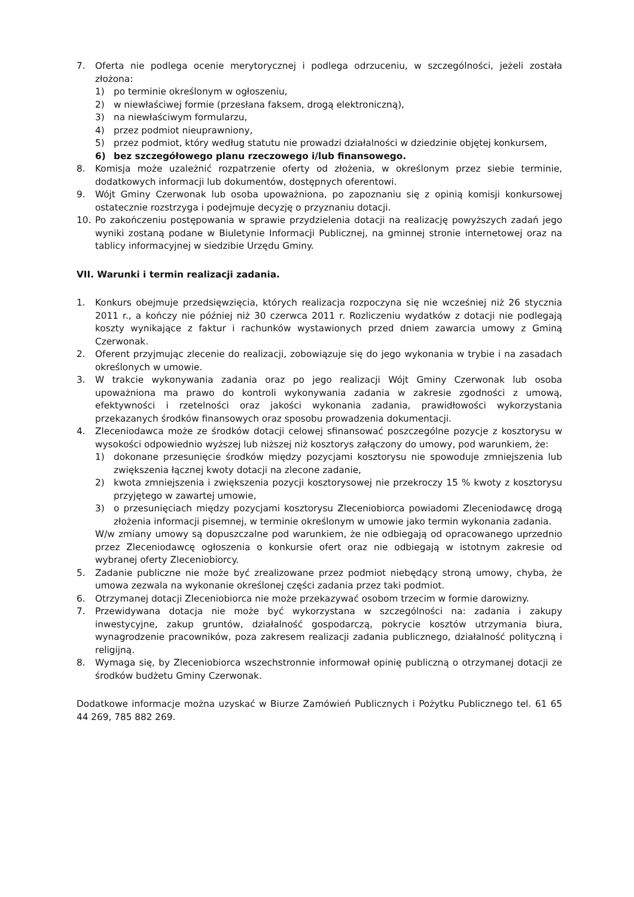7. Oferta nie podlega ocenie merytorycznej i podlega odrzuceniu, w szczególności, jeżeli została złożona:
1) po terminie określonym w ogłoszeniu,
2) w niewłaściwej formie (przesłana faksem, drogą elektroniczną),
3) na niewłaściwym formularzu,
4) przez podmiot nieuprawniony,
5) przez podmiot, który według statutu nie prowadzi działalności w dziedzinie objętej konkursem,
6) bez szczegółowego planu rzeczowego i/lub finansowego.
8. Komisja może uzależnić rozpatrzenie oferty od złożenia, w określonym przez siebie terminie, dodatkowych informacji lub dokumentów, dostępnych oferentowi.
9. Wójt Gminy Czerwonak lub osoba upoważniona, po zapoznaniu się z opinią komisji konkursowej ostatecznie rozstrzyga i podejmuje decyzję o przyznaniu dotacji.
10. Po zakończeniu postępowania w sprawie przydzielenia dotacji na realizację powyższych zadań jego wyniki zostaną podane w Biuletynie Informacji Publicznej, na gminnej stronie internetowej oraz na tablicy informacyjnej w siedzibie Urzędu Gminy.
VII. Warunki i termin realizacji zadania.
1. Konkurs obejmuje przedsięwzięcia, których realizacja rozpoczyna się nie wcześniej niż 26 stycznia 2011 r., a kończy nie później niż 30 czerwca 2011 r. Rozliczeniu wydatków z dotacji nie podlegają koszty wynikające z faktur i rachunków wystawionych przed dniem zawarcia umowy z Gminą Czerwonak.
2. Oferent przyjmując zlecenie do realizacji, zobowiązuje się do jego wykonania w trybie i na zasadach określonych w umowie.
3. W trakcie wykonywania zadania oraz po jego realizacji Wójt Gminy Czerwonak lub osoba upoważniona ma prawo do kontroli wykonywania zadania w zakresie zgodności z umową, efektywności i rzetelności oraz jakości wykonania zadania, prawidłowości wykorzystania przekazanych środków finansowych oraz sposobu prowadzenia dokumentacji.
4. Zleceniodawca może ze środków dotacji celowej sfinansować poszczególne pozycje z kosztorysu w wysokości odpowiednio wyższej lub niższej niż kosztorys załączony do umowy, pod warunkiem, że:
1) dokonane przesunięcie środków między pozycjami kosztorysu nie spowoduje zmniejszenia lub zwiększenia łącznej kwoty dotacji na zlecone zadanie,
2) kwota zmniejszenia i zwiększenia pozycji kosztorysowej nie przekroczy 15 % kwoty z kosztorysu przyjętego w zawartej umowie,
3) o przesunięciach między pozycjami kosztorysu Zleceniobiorca powiadomi Zleceniodawcę drogą złożenia informacji pisemnej, w terminie określonym w umowie jako termin wykonania zadania.
W/w zmiany umowy są dopuszczalne pod warunkiem, że nie odbiegają od opracowanego uprzednio przez Zleceniodawcę ogłoszenia o konkursie ofert oraz nie odbiegają w istotnym zakresie od wybranej oferty Zleceniobiorcy.
5. Zadanie publiczne nie może być zrealizowane przez podmiot niebędący stroną umowy, chyba, że umowa zezwala na wykonanie określonej części zadania przez taki podmiot.
6. Otrzymanej dotacji Zleceniobiorca nie może przekazywać osobom trzecim w formie darowizny.
7. Przewidywana dotacja nie może być wykorzystana w szczególności na: zadania i zakupy inwestycyjne, zakup gruntów, działalność gospodarczą, pokrycie kosztów utrzymania biura, wynagrodzenie pracowników, poza zakresem realizacji zadania publicznego, działalność polityczną i religijną.
8. Wymaga się, by Zleceniobiorca wszechstronnie informował opinię publiczną o otrzymanej dotacji ze środków budżetu Gminy Czerwonak.
Dodatkowe informacje można uzyskać w Biurze Zamówień Publicznych i Pożytku Publicznego tel. 61 65 44 269, 785 882 269.